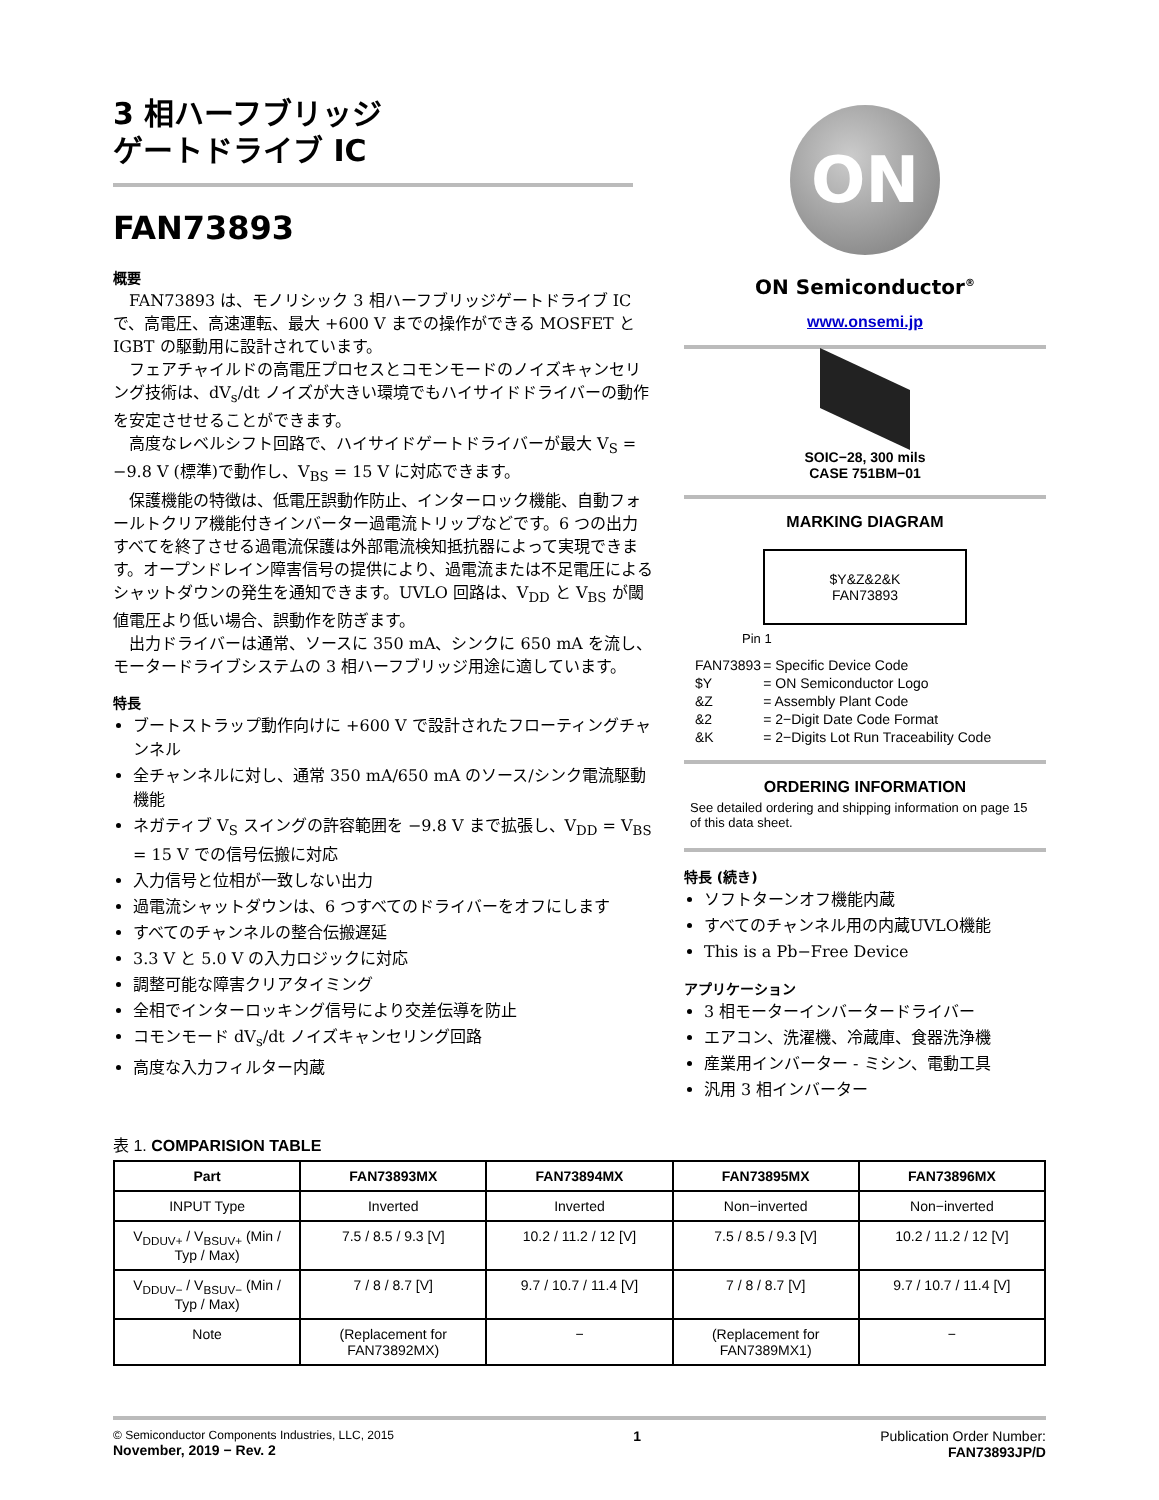3 相ハーフブリッジ
ゲートドライブ IC
FAN73893
概要
FAN73893 は、モノリシック 3 相ハーフブリッジゲートドライブ IC で、高電圧、高速運転、最大 +600 V までの操作ができる MOSFET と IGBT の駆動用に設計されています。
フェアチャイルドの高電圧プロセスとコモンモードのノイズキャンセリング技術は、dV<sub>s</sub>/dt ノイズが大きい環境でもハイサイドドライバーの動作を安定させせることができます。
高度なレベルシフト回路で、ハイサイドゲートドライバーが最大 V<sub>S</sub> = −9.8 V (標準)で動作し、V<sub>BS</sub> = 15 V に対応できます。
保護機能の特徴は、低電圧誤動作防止、インターロック機能、自動フォールトクリア機能付きインバーター過電流トリップなどです。6 つの出力すべてを終了させる過電流保護は外部電流検知抵抗器によって実現できます。オープンドレイン障害信号の提供により、過電流または不足電圧によるシャットダウンの発生を通知できます。UVLO 回路は、V<sub>DD</sub> と V<sub>BS</sub> が閾値電圧より低い場合、誤動作を防ぎます。
出力ドライバーは通常、ソースに 350 mA、シンクに 650 mA を流し、モータードライブシステムの 3 相ハーフブリッジ用途に適しています。
特長
ブートストラップ動作向けに +600 V で設計されたフローティングチャンネル
全チャンネルに対し、通常 350 mA/650 mA のソース/シンク電流駆動機能
ネガティブ V<sub>S</sub> スイングの許容範囲を −9.8 V まで拡張し、V<sub>DD</sub> = V<sub>BS</sub> = 15 V での信号伝搬に対応
入力信号と位相が一致しない出力
過電流シャットダウンは、6 つすべてのドライバーをオフにします
すべてのチャンネルの整合伝搬遅延
3.3 V と 5.0 V の入力ロジックに対応
調整可能な障害クリアタイミング
全相でインターロッキング信号により交差伝導を防止
コモンモード dV<sub>s</sub>/dt ノイズキャンセリング回路
高度な入力フィルター内蔵
ON
ON Semiconductor<sup>®</sup>
www.onsemi.jp
SOIC−28, 300 mils
CASE 751BM−01
MARKING DIAGRAM
$Y&Z&2&K
FAN73893
Pin 1
| FAN73893 | = Specific Device Code |
| $Y | = ON Semiconductor Logo |
| &Z | = Assembly Plant Code |
| &2 | = 2−Digit Date Code Format |
| &K | = 2−Digits Lot Run Traceability Code |
ORDERING INFORMATION
See detailed ordering and shipping information on page 15 of this data sheet.
特長 (続き)
ソフトターンオフ機能内蔵
すべてのチャンネル用の内蔵UVLO機能
This is a Pb−Free Device
アプリケーション
3 相モーターインバータードライバー
エアコン、洗濯機、冷蔵庫、食器洗浄機
産業用インバーター ‐ ミシン、電動工具
汎用 3 相インバーター
表 1. COMPARISION TABLE
| Part | FAN73893MX | FAN73894MX | FAN73895MX | FAN73896MX |
| --- | --- | --- | --- | --- |
| INPUT Type | Inverted | Inverted | Non−inverted | Non−inverted |
| V<sub>DDUV+</sub> / V<sub>BSUV+</sub> (Min / Typ / Max) | 7.5 / 8.5 / 9.3 [V] | 10.2 / 11.2 / 12 [V] | 7.5 / 8.5 / 9.3 [V] | 10.2 / 11.2 / 12 [V] |
| V<sub>DDUV−</sub> / V<sub>BSUV−</sub> (Min / Typ / Max) | 7 / 8 / 8.7 [V] | 9.7 / 10.7 / 11.4 [V] | 7 / 8 / 8.7 [V] | 9.7 / 10.7 / 11.4 [V] |
| Note | (Replacement for FAN73892MX) | − | (Replacement for FAN7389MX1) | − |
© Semiconductor Components Industries, LLC, 2015
November, 2019 − Rev. 2
1 Publication Order Number:
FAN73893JP/D